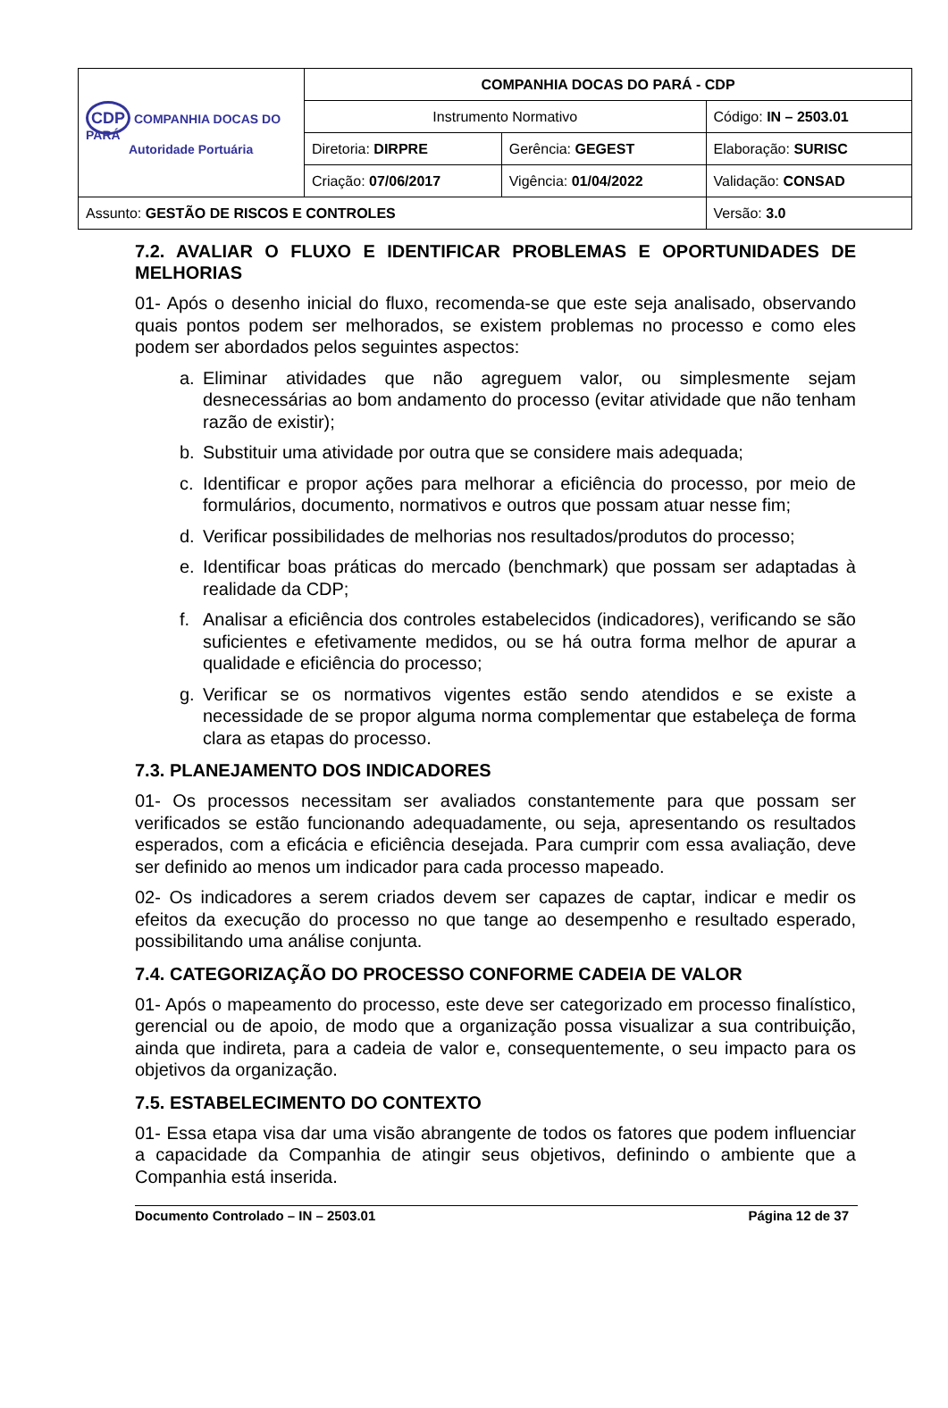| CDP COMPANHIA DOCAS DO PARÁ Autoridade Portuária | COMPANHIA DOCAS DO PARÁ - CDP | | |
| | Instrumento Normativo | | Código: IN – 2503.01 |
| | Diretoria: DIRPRE | Gerência: GEGEST | Elaboração: SURISC |
| | Criação: 07/06/2017 | Vigência: 01/04/2022 | Validação: CONSAD |
| Assunto: GESTÃO DE RISCOS E CONTROLES | | | Versão: 3.0 |
7.2. AVALIAR O FLUXO E IDENTIFICAR PROBLEMAS E OPORTUNIDADES DE MELHORIAS
01- Após o desenho inicial do fluxo, recomenda-se que este seja analisado, observando quais pontos podem ser melhorados, se existem problemas no processo e como eles podem ser abordados pelos seguintes aspectos:
a. Eliminar atividades que não agreguem valor, ou simplesmente sejam desnecessárias ao bom andamento do processo (evitar atividade que não tenham razão de existir);
b. Substituir uma atividade por outra que se considere mais adequada;
c. Identificar e propor ações para melhorar a eficiência do processo, por meio de formulários, documento, normativos e outros que possam atuar nesse fim;
d. Verificar possibilidades de melhorias nos resultados/produtos do processo;
e. Identificar boas práticas do mercado (benchmark) que possam ser adaptadas à realidade da CDP;
f. Analisar a eficiência dos controles estabelecidos (indicadores), verificando se são suficientes e efetivamente medidos, ou se há outra forma melhor de apurar a qualidade e eficiência do processo;
g. Verificar se os normativos vigentes estão sendo atendidos e se existe a necessidade de se propor alguma norma complementar que estabeleça de forma clara as etapas do processo.
7.3. PLANEJAMENTO DOS INDICADORES
01- Os processos necessitam ser avaliados constantemente para que possam ser verificados se estão funcionando adequadamente, ou seja, apresentando os resultados esperados, com a eficácia e eficiência desejada. Para cumprir com essa avaliação, deve ser definido ao menos um indicador para cada processo mapeado.
02- Os indicadores a serem criados devem ser capazes de captar, indicar e medir os efeitos da execução do processo no que tange ao desempenho e resultado esperado, possibilitando uma análise conjunta.
7.4. CATEGORIZAÇÃO DO PROCESSO CONFORME CADEIA DE VALOR
01- Após o mapeamento do processo, este deve ser categorizado em processo finalístico, gerencial ou de apoio, de modo que a organização possa visualizar a sua contribuição, ainda que indireta, para a cadeia de valor e, consequentemente, o seu impacto para os objetivos da organização.
7.5. ESTABELECIMENTO DO CONTEXTO
01- Essa etapa visa dar uma visão abrangente de todos os fatores que podem influenciar a capacidade da Companhia de atingir seus objetivos, definindo o ambiente que a Companhia está inserida.
Documento Controlado – IN – 2503.01 Página 12 de 37